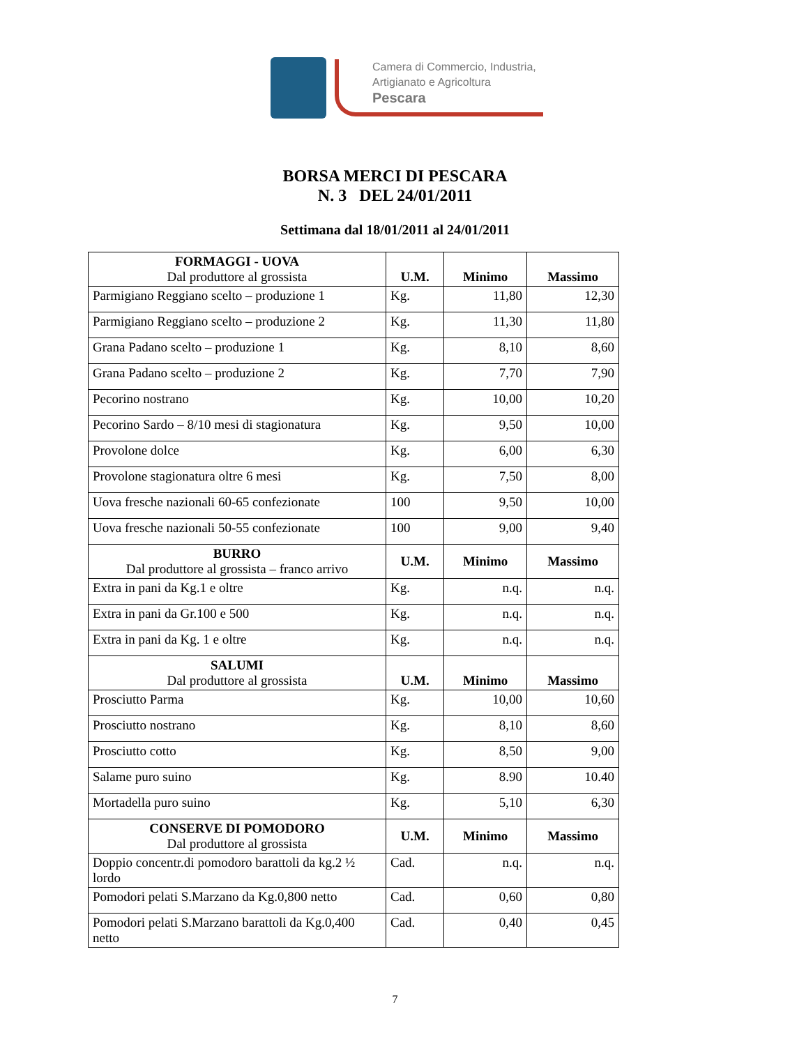Camera di Commercio, Industria,
Artigianato e Agricoltura
Pescara
BORSA MERCI DI PESCARA
N. 3 DEL 24/01/2011
Settimana dal 18/01/2011 al 24/01/2011
| FORMAGGI - UOVA Dal produttore al grossista | U.M. | Minimo | Massimo |
| --- | --- | --- | --- |
| Parmigiano Reggiano scelto – produzione 1 | Kg. | 11,80 | 12,30 |
| Parmigiano Reggiano scelto – produzione 2 | Kg. | 11,30 | 11,80 |
| Grana Padano scelto – produzione 1 | Kg. | 8,10 | 8,60 |
| Grana Padano scelto – produzione 2 | Kg. | 7,70 | 7,90 |
| Pecorino nostrano | Kg. | 10,00 | 10,20 |
| Pecorino Sardo – 8/10 mesi di stagionatura | Kg. | 9,50 | 10,00 |
| Provolone dolce | Kg. | 6,00 | 6,30 |
| Provolone stagionatura oltre 6 mesi | Kg. | 7,50 | 8,00 |
| Uova fresche nazionali 60-65 confezionate | 100 | 9,50 | 10,00 |
| Uova fresche nazionali 50-55 confezionate | 100 | 9,00 | 9,40 |
| BURRO Dal produttore al grossista – franco arrivo | U.M. | Minimo | Massimo |
| Extra in pani da Kg.1 e oltre | Kg. | n.q. | n.q. |
| Extra in pani da Gr.100 e 500 | Kg. | n.q. | n.q. |
| Extra in pani da Kg. 1 e oltre | Kg. | n.q. | n.q. |
| SALUMI Dal produttore al grossista | U.M. | Minimo | Massimo |
| Prosciutto Parma | Kg. | 10,00 | 10,60 |
| Prosciutto nostrano | Kg. | 8,10 | 8,60 |
| Prosciutto cotto | Kg. | 8,50 | 9,00 |
| Salame puro suino | Kg. | 8.90 | 10.40 |
| Mortadella puro suino | Kg. | 5,10 | 6,30 |
| CONSERVE DI POMODORO Dal produttore al grossista | U.M. | Minimo | Massimo |
| Doppio concentr.di pomodoro barattoli da kg.2 ½ lordo | Cad. | n.q. | n.q. |
| Pomodori pelati S.Marzano da Kg.0,800 netto | Cad. | 0,60 | 0,80 |
| Pomodori pelati S.Marzano barattoli da Kg.0,400 netto | Cad. | 0,40 | 0,45 |
7